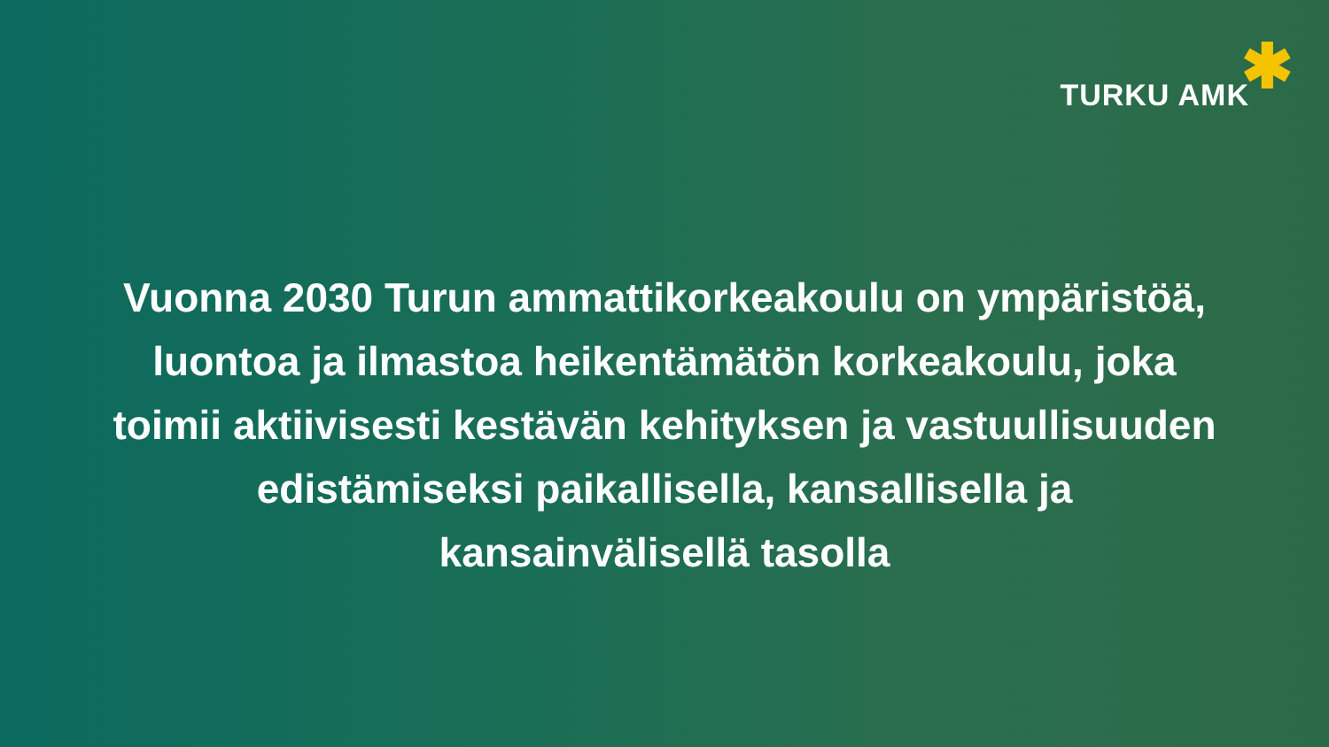TURKU AMK ✱
Vuonna 2030 Turun ammattikorkeakoulu on ympäristöä, luontoa ja ilmastoa heikentämätön korkeakoulu, joka toimii aktiivisesti kestävän kehityksen ja vastuullisuuden edistämiseksi paikallisella, kansallisella ja kansainvälisellä tasolla